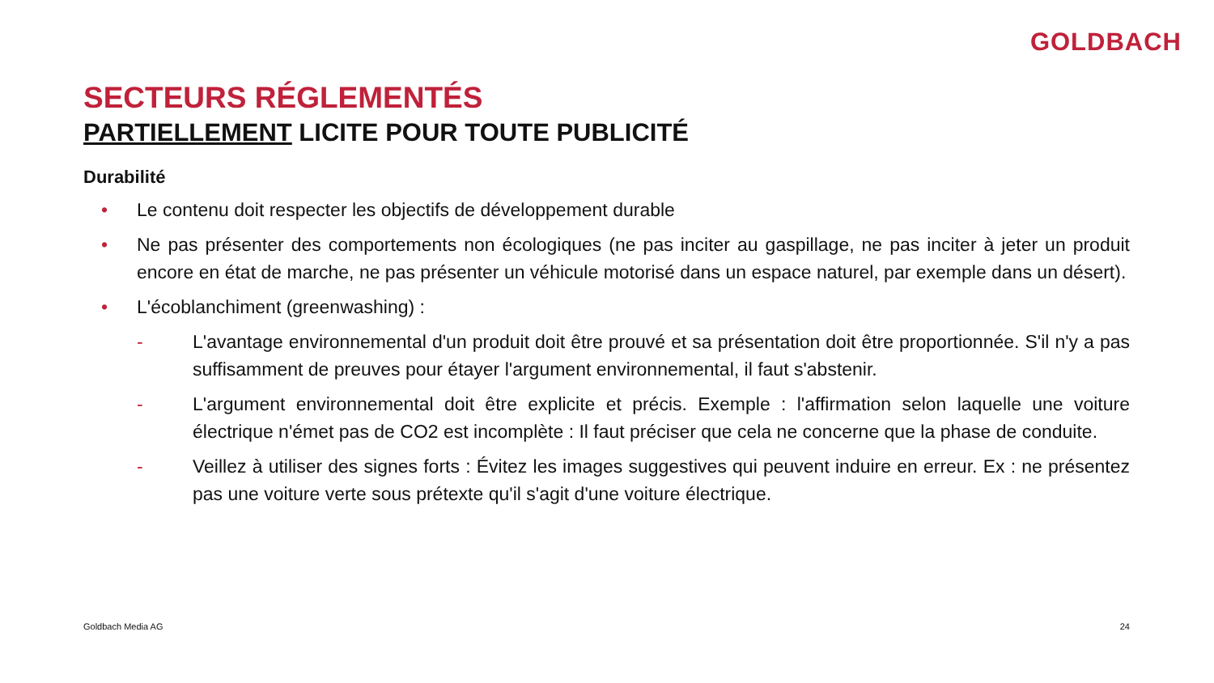GOLDBACH
SECTEURS RÉGLEMENTÉS
PARTIELLEMENT LICITE POUR TOUTE PUBLICITÉ
Durabilité
• Le contenu doit respecter les objectifs de développement durable
• Ne pas présenter des comportements non écologiques (ne pas inciter au gaspillage, ne pas inciter à jeter un produit encore en état de marche, ne pas présenter un véhicule motorisé dans un espace naturel, par exemple dans un désert).
• L'écoblanchiment (greenwashing) :
- L'avantage environnemental d'un produit doit être prouvé et sa présentation doit être proportionnée. S'il n'y a pas suffisamment de preuves pour étayer l'argument environnemental, il faut s'abstenir.
- L'argument environnemental doit être explicite et précis. Exemple : l'affirmation selon laquelle une voiture électrique n'émet pas de CO2 est incomplète : Il faut préciser que cela ne concerne que la phase de conduite.
- Veillez à utiliser des signes forts : Évitez les images suggestives qui peuvent induire en erreur. Ex : ne présentez pas une voiture verte sous prétexte qu'il s'agit d'une voiture électrique.
Goldbach Media AG 24